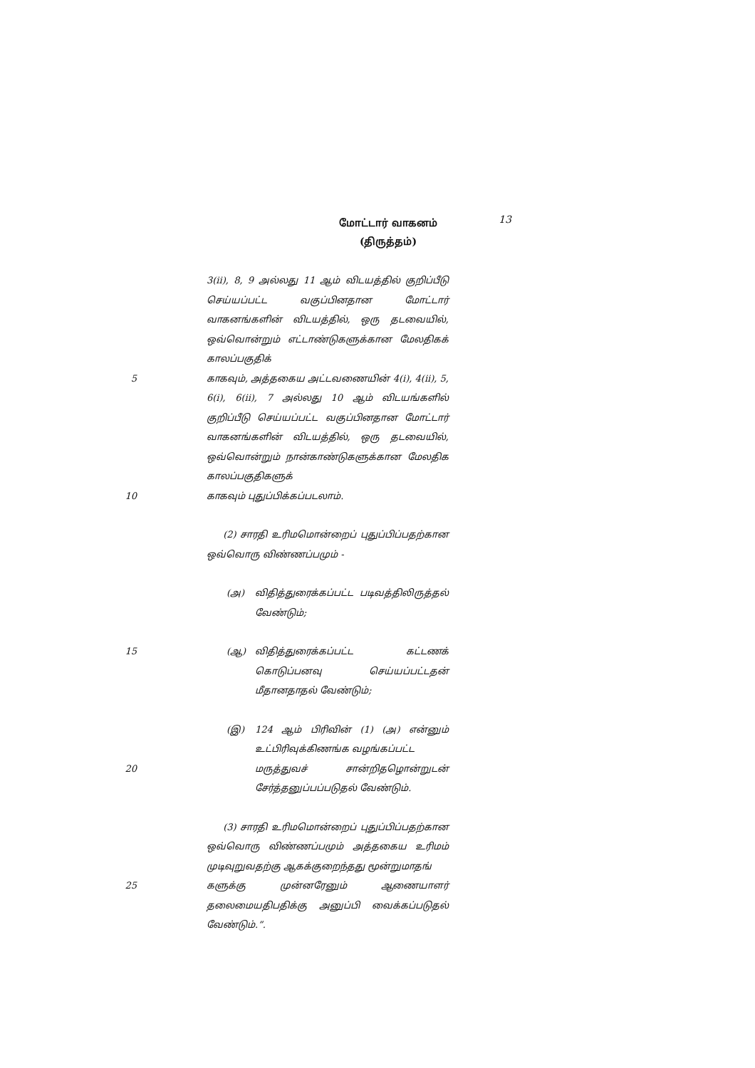மோட்டார் வாகனம்
(திருத்தம்)
13
3(ii), 8, 9 அல்லது 11 ஆம் விடயத்தில் குறிப்பீடு செய்யப்பட்ட வகுப்பினதான மோட்டார் வாகனங்களின் விடயத்தில், ஒரு தடவையில், ஒவ்வொன்றும் எட்டாண்டுகளுக்கான மேலதிகக் காலப்பகுதிக்
5 காகவும், அத்தகைய அட்டவணையின் 4(i), 4(ii), 5, 6(i), 6(ii), 7 அல்லது 10 ஆம் விடயங்களில் குறிப்பீடு செய்யப்பட்ட வகுப்பினதான மோட்டார் வாகனங்களின் விடயத்தில், ஒரு தடவையில், ஒவ்வொன்றும் நான்காண்டுகளுக்கான மேலதிக காலப்பகுதிகளுக்
10 காகவும் புதுப்பிக்கப்படலாம்.
(2) சாரதி உரிமமொன்றைப் புதுப்பிப்பதற்கான ஒவ்வொரு விண்ணப்பமும் -
(அ) விதித்துரைக்கப்பட்ட படிவத்திலிருத்தல் வேண்டும்;
15 (ஆ) விதித்துரைக்கப்பட்ட கட்டணக் கொடுப்பனவு செய்யப்பட்டதன் மீதானதாதல் வேண்டும்;
(இ) 124 ஆம் பிரிவின் (1) (அ) என்னும் உட்பிரிவுக்கிணங்க வழங்கப்பட்ட
20 மருத்துவச் சான்றிதழொன்றுடன் சேர்த்தனுப்பப்படுதல் வேண்டும்.
(3) சாரதி உரிமமொன்றைப் புதுப்பிப்பதற்கான ஒவ்வொரு விண்ணப்பமும் அத்தகைய உரிமம் முடிவுறுவதற்கு ஆகக்குறைந்தது மூன்றுமாதங்
25 களுக்கு முன்னரேனும் ஆணையாளர் தலைமையதிபதிக்கு அனுப்பி வைக்கப்படுதல் வேண்டும்.”.